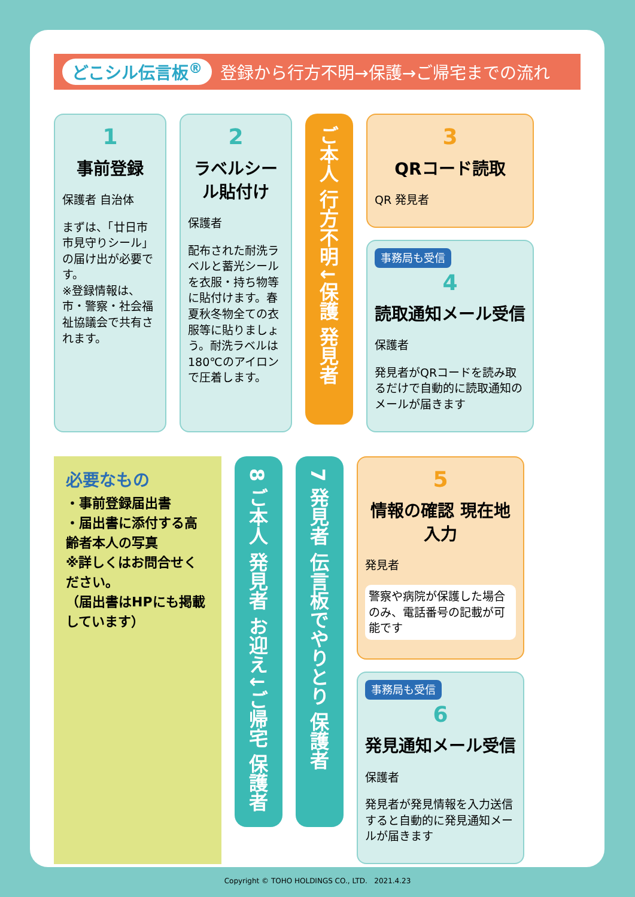どこシル伝言板<sup>®</sup> 登録から行方不明→保護→ご帰宅までの流れ
1
事前登録
保護者 自治体
まずは、「廿日市市見守りシール」の届け出が必要です。
※登録情報は、市・警察・社会福祉協議会で共有されます。
2
ラベルシール貼付け
保護者
配布された耐洗ラベルと蓄光シールを衣服・持ち物等に貼付けます。春夏秋冬物全ての衣服等に貼りましょう。耐洗ラベルは180℃のアイロンで圧着します。
ご本人 行方不明↓保護 発見者
3
QRコード読取
QR 発見者
事務局も受信
4
読取通知メール受信
保護者
発見者がQRコードを読み取るだけで自動的に読取通知のメールが届きます
必要なもの
・事前登録届出書
・届出書に添付する高齢者本人の写真
※詳しくはお問合せください。
（届出書はHPにも掲載しています）
8 ご本人 発見者 お迎え↓ご帰宅 保護者
7 発見者 伝言板でやりとり 保護者
5
情報の確認 現在地入力
発見者
警察や病院が保護した場合のみ、電話番号の記載が可能です
事務局も受信
6
発見通知メール受信
保護者
発見者が発見情報を入力送信すると自動的に発見通知メールが届きます
Copyright © TOHO HOLDINGS CO., LTD. 2021.4.23